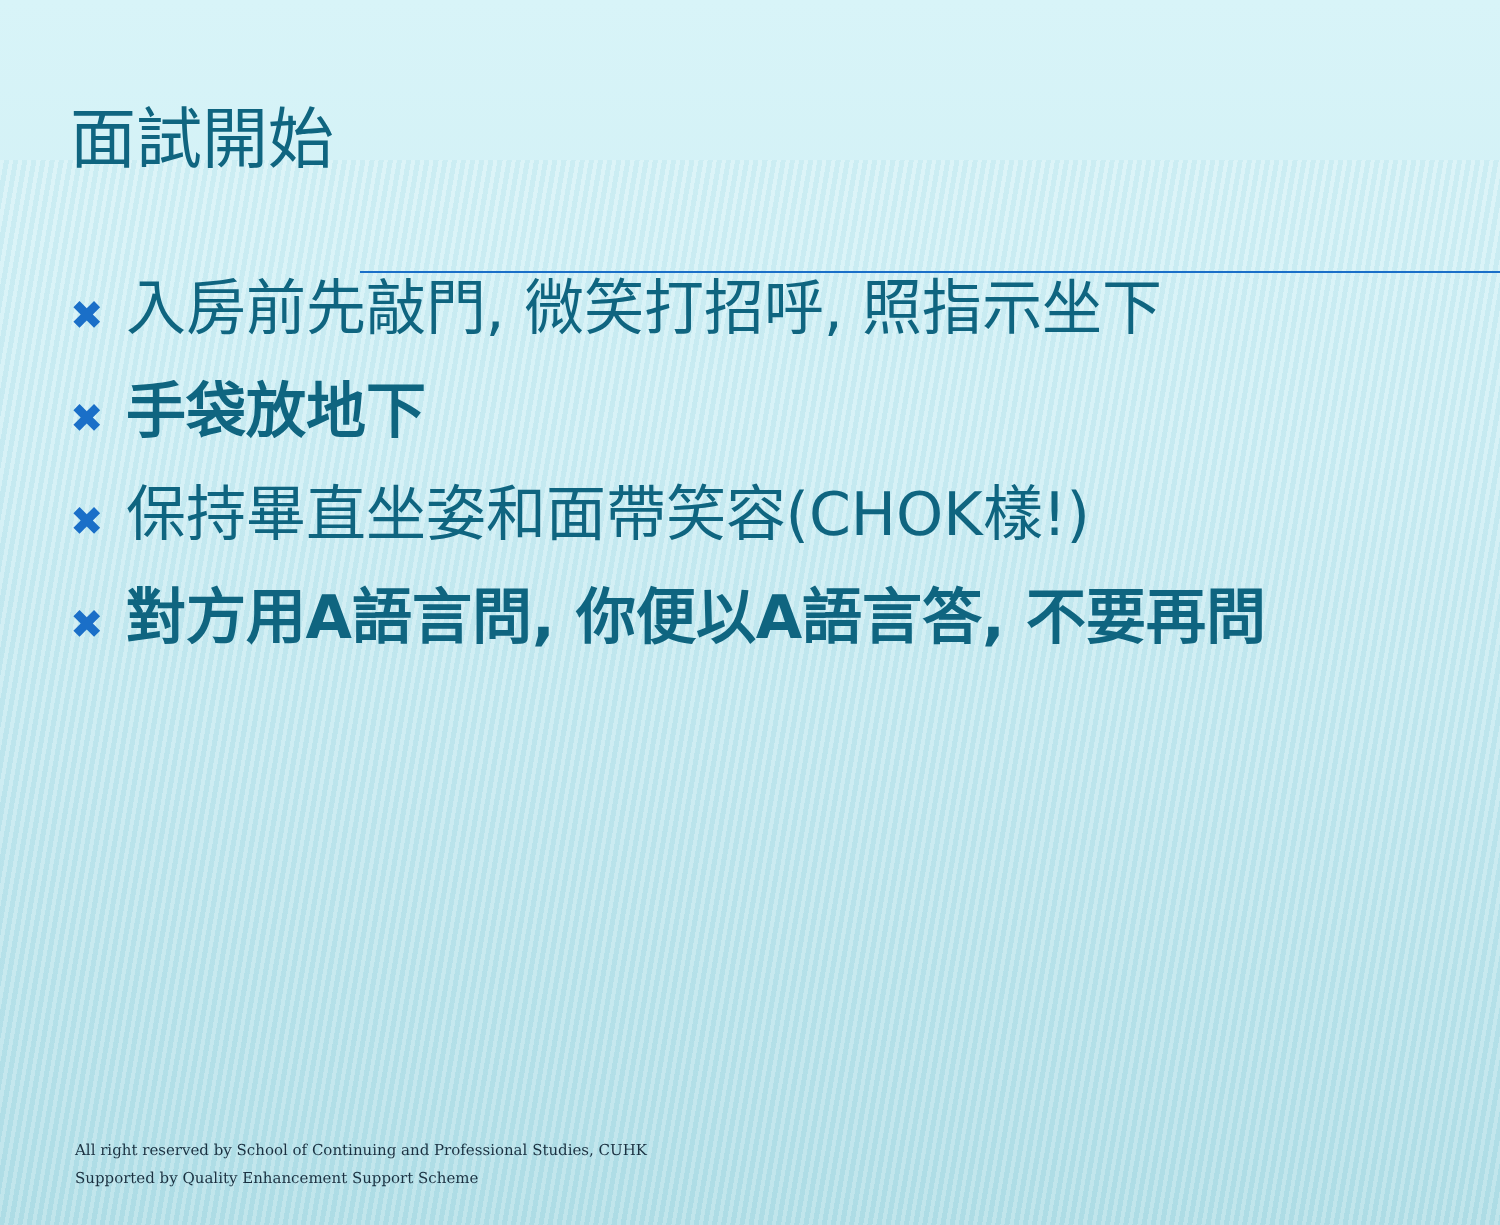面試開始
✖ 入房前先敲門, 微笑打招呼, 照指示坐下
✖ 手袋放地下
✖ 保持畢直坐姿和面帶笑容(CHOK樣!)
✖ 對方用A語言問, 你便以A語言答, 不要再問
All right reserved by School of Continuing and Professional Studies, CUHK
Supported by Quality Enhancement Support Scheme